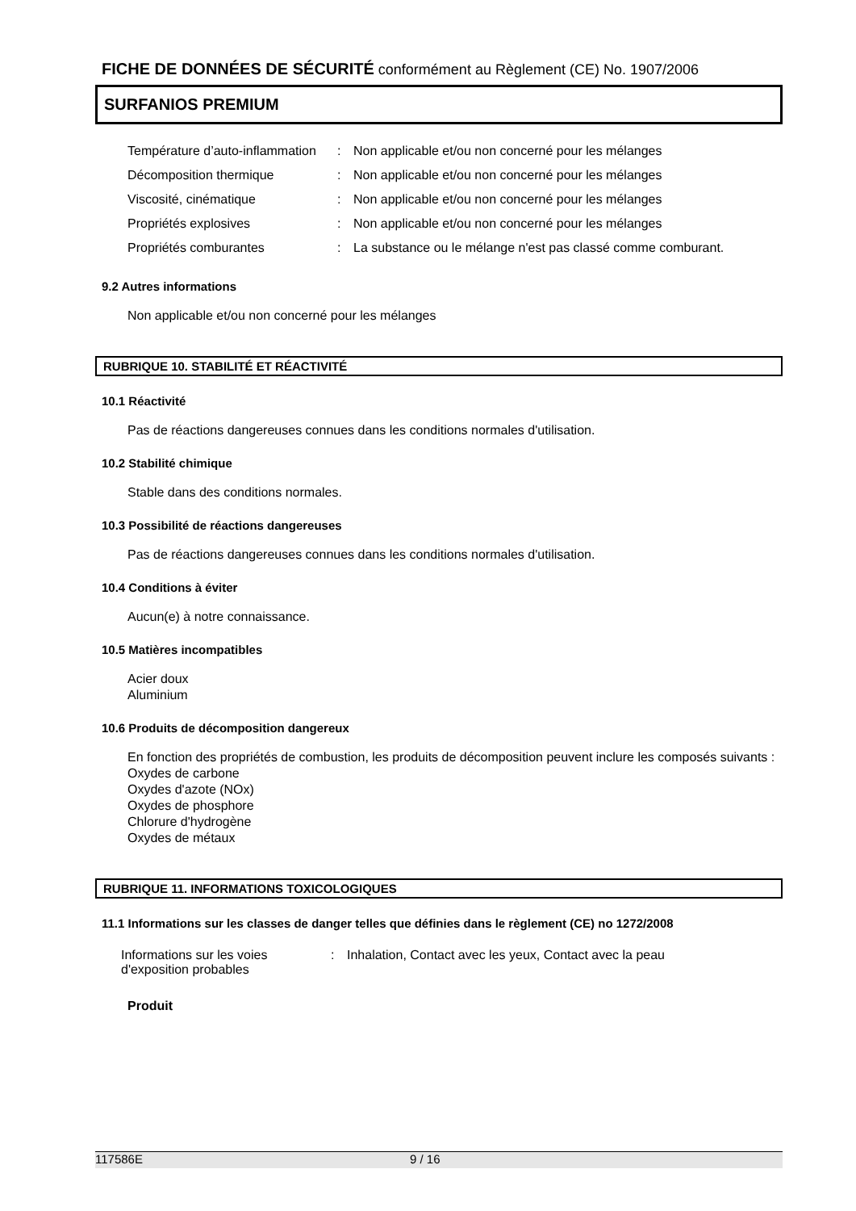FICHE DE DONNÉES DE SÉCURITÉ conformément au Règlement (CE) No. 1907/2006
SURFANIOS PREMIUM
| Température d’auto-inflammation | : | Non applicable et/ou non concerné pour les mélanges |
| Décomposition thermique | : | Non applicable et/ou non concerné pour les mélanges |
| Viscosité, cinématique | : | Non applicable et/ou non concerné pour les mélanges |
| Propriétés explosives | : | Non applicable et/ou non concerné pour les mélanges |
| Propriétés comburantes | : | La substance ou le mélange n'est pas classé comme comburant. |
9.2 Autres informations
Non applicable et/ou non concerné pour les mélanges
RUBRIQUE 10. STABILITÉ ET RÉACTIVITÉ
10.1 Réactivité
Pas de réactions dangereuses connues dans les conditions normales d'utilisation.
10.2 Stabilité chimique
Stable dans des conditions normales.
10.3 Possibilité de réactions dangereuses
Pas de réactions dangereuses connues dans les conditions normales d'utilisation.
10.4 Conditions à éviter
Aucun(e) à notre connaissance.
10.5 Matières incompatibles
Acier doux
Aluminium
10.6 Produits de décomposition dangereux
En fonction des propriétés de combustion, les produits de décomposition peuvent inclure les composés suivants :
Oxydes de carbone
Oxydes d'azote (NOx)
Oxydes de phosphore
Chlorure d'hydrogène
Oxydes de métaux
RUBRIQUE 11. INFORMATIONS TOXICOLOGIQUES
11.1 Informations sur les classes de danger telles que définies dans le règlement (CE) no 1272/2008
| Informations sur les voies d'exposition probables | : | Inhalation, Contact avec les yeux, Contact avec la peau |
Produit
117586E 9 / 16